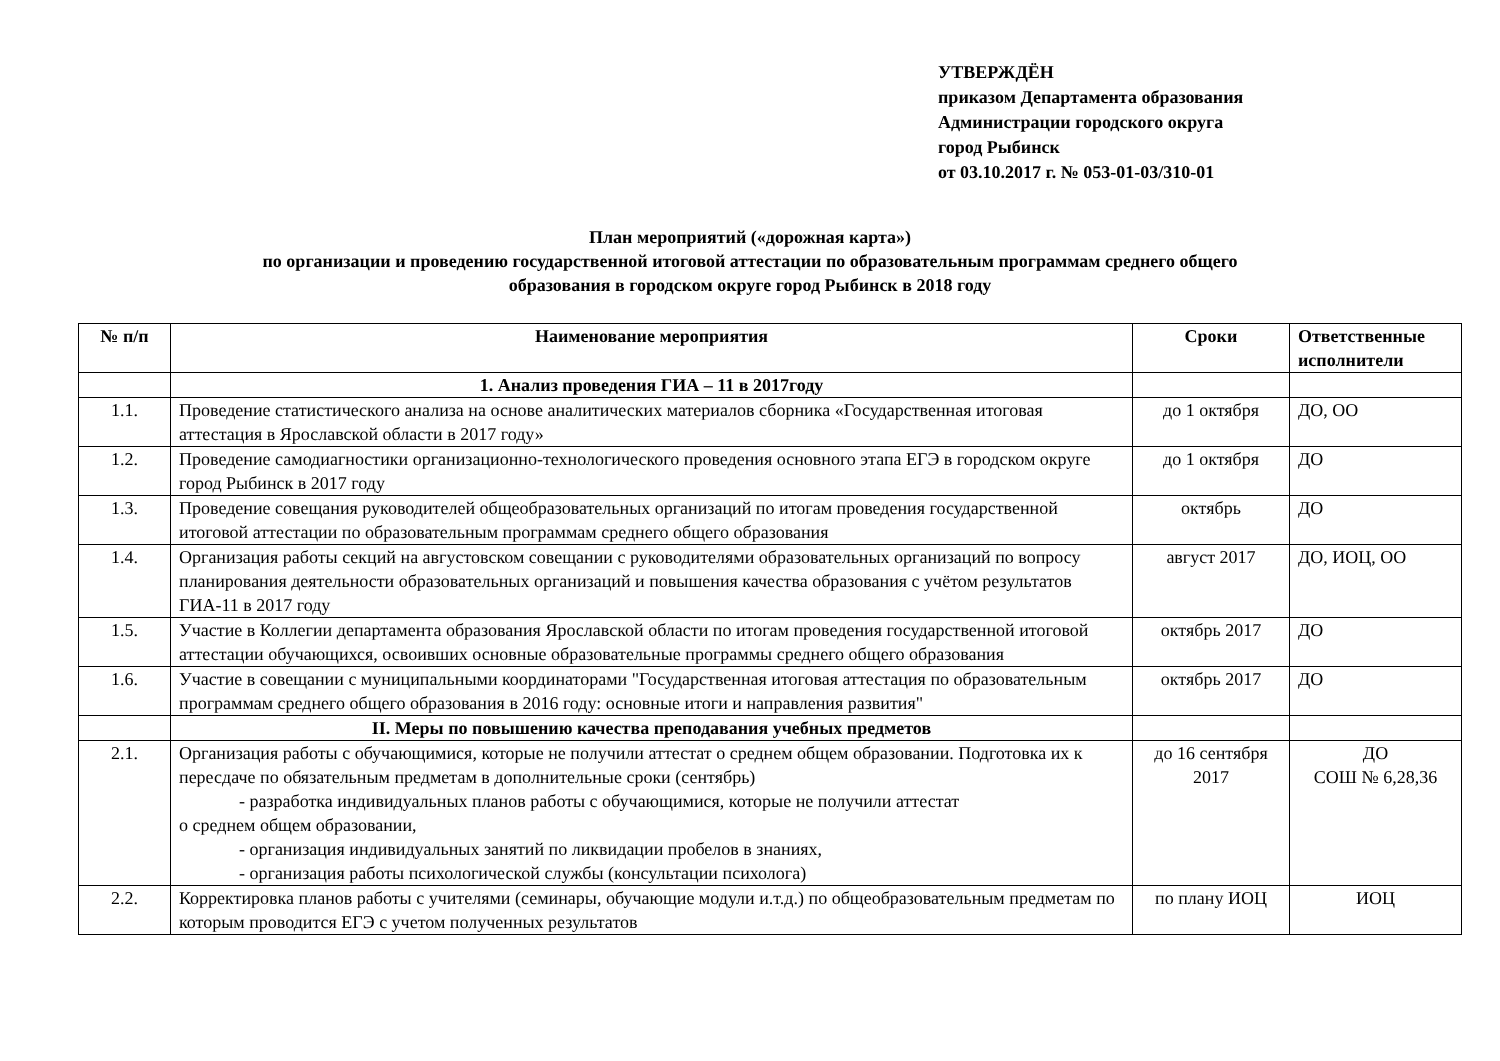УТВЕРЖДЁН
приказом Департамента образования
Администрации городского округа
город Рыбинск
от 03.10.2017 г. № 053-01-03/310-01
План мероприятий («дорожная карта»)
по организации и проведению государственной итоговой аттестации по образовательным программам среднего общего
образования в городском округе город Рыбинск в 2018 году
| № п/п | Наименование мероприятия | Сроки | Ответственные исполнители |
| --- | --- | --- | --- |
| | 1. Анализ проведения ГИА – 11 в 2017году | | |
| 1.1. | Проведение статистического анализа на основе аналитических материалов сборника «Государственная итоговая аттестация в Ярославской области в 2017 году» | до 1 октября | ДО, ОО |
| 1.2. | Проведение самодиагностики организационно-технологического проведения основного этапа ЕГЭ в городском округе город Рыбинск в 2017 году | до 1 октября | ДО |
| 1.3. | Проведение совещания руководителей общеобразовательных организаций по итогам проведения государственной итоговой аттестации по образовательным программам среднего общего образования | октябрь | ДО |
| 1.4. | Организация работы секций на августовском совещании с руководителями образовательных организаций по вопросу планирования деятельности образовательных организаций и повышения качества образования с учётом результатов ГИА-11 в 2017 году | август 2017 | ДО, ИОЦ, ОО |
| 1.5. | Участие в Коллегии департамента образования Ярославской области по итогам проведения государственной итоговой аттестации обучающихся, освоивших основные образовательные программы среднего общего образования | октябрь 2017 | ДО |
| 1.6. | Участие в совещании с муниципальными координаторами "Государственная итоговая аттестация по образовательным программам среднего общего образования в 2016 году: основные итоги и направления развития" | октябрь 2017 | ДО |
| | II. Меры по повышению качества преподавания учебных предметов | | |
| 2.1. | Организация работы с обучающимися, которые не получили аттестат о среднем общем образовании. Подготовка их к пересдаче по обязательным предметам в дополнительные сроки (сентябрь) - разработка индивидуальных планов работы с обучающимися, которые не получили аттестат о среднем общем образовании, - организация индивидуальных занятий по ликвидации пробелов в знаниях, - организация работы психологической службы (консультации психолога) | до 16 сентября 2017 | ДО СОШ № 6,28,36 |
| 2.2. | Корректировка планов работы с учителями (семинары, обучающие модули и.т.д.) по общеобразовательным предметам по которым проводится ЕГЭ с учетом полученных результатов | по плану ИОЦ | ИОЦ |